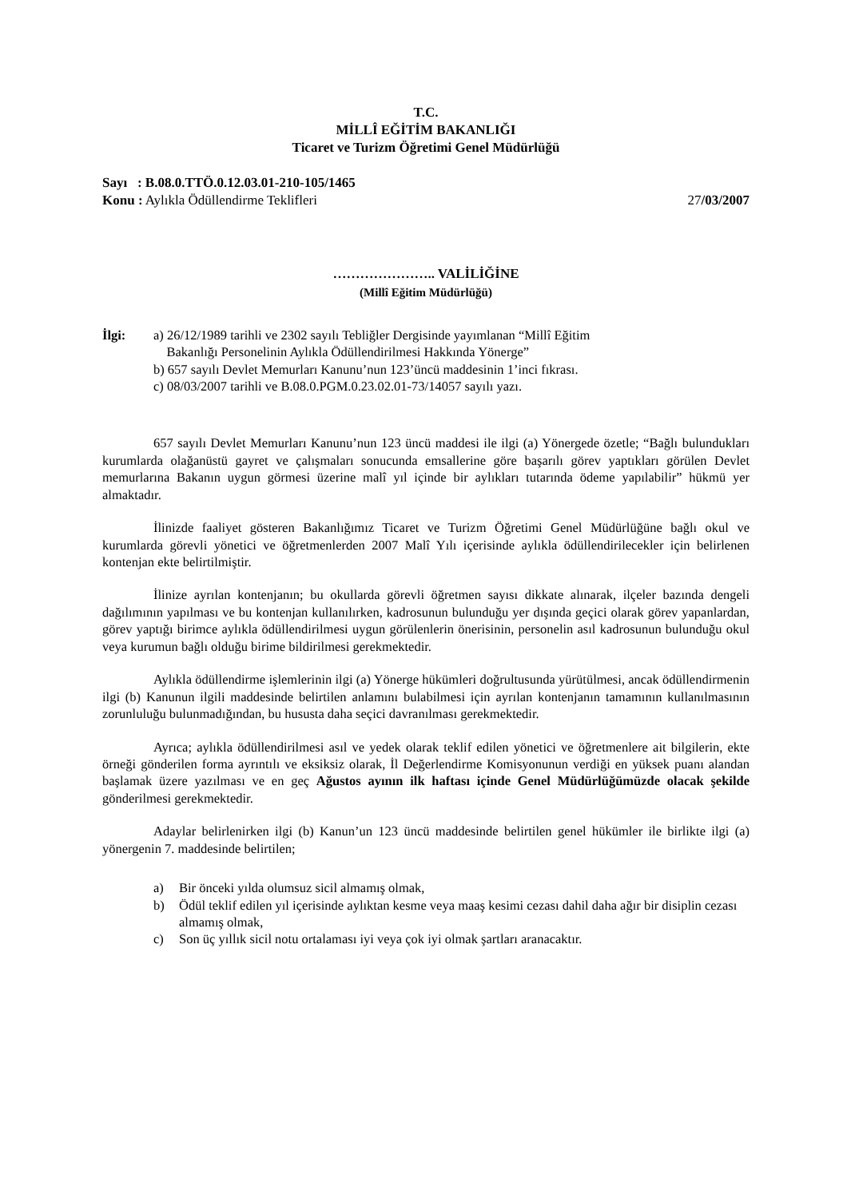T.C.
MİLLÎ EĞİTİM BAKANLIĞI
Ticaret ve Turizm Öğretimi Genel Müdürlüğü
Sayı : B.08.0.TTÖ.0.12.03.01-210-105/1465
Konu : Aylıkla Ödüllendirme Teklifleri 27/03/2007
………………….. VALİLİĞİNE
(Millî Eğitim Müdürlüğü)
İlgi: a) 26/12/1989 tarihli ve 2302 sayılı Tebliğler Dergisinde yayımlanan “Millî Eğitim
Bakanlığı Personelinin Aylıkla Ödüllendirilmesi Hakkında Yönerge”
b) 657 sayılı Devlet Memurları Kanunu’nun 123’üncü maddesinin 1’inci fıkrası.
c) 08/03/2007 tarihli ve B.08.0.PGM.0.23.02.01-73/14057 sayılı yazı.
657 sayılı Devlet Memurları Kanunu’nun 123 üncü maddesi ile ilgi (a) Yönergede özetle; “Bağlı bulundukları kurumlarda olağanüstü gayret ve çalışmaları sonucunda emsallerine göre başarılı görev yaptıkları görülen Devlet memurlarına Bakanın uygun görmesi üzerine malî yıl içinde bir aylıkları tutarında ödeme yapılabilir” hükmü yer almaktadır.
İlinizde faaliyet gösteren Bakanlığımız Ticaret ve Turizm Öğretimi Genel Müdürlüğüne bağlı okul ve kurumlarda görevli yönetici ve öğretmenlerden 2007 Malî Yılı içerisinde aylıkla ödüllendirilecekler için belirlenen kontenjan ekte belirtilmiştir.
İlinize ayrılan kontenjanın; bu okullarda görevli öğretmen sayısı dikkate alınarak, ilçeler bazında dengeli dağılımının yapılması ve bu kontenjan kullanılırken, kadrosunun bulunduğu yer dışında geçici olarak görev yapanlardan, görev yaptığı birimce aylıkla ödüllendirilmesi uygun görülenlerin önerisinin, personelin asıl kadrosunun bulunduğu okul veya kurumun bağlı olduğu birime bildirilmesi gerekmektedir.
Aylıkla ödüllendirme işlemlerinin ilgi (a) Yönerge hükümleri doğrultusunda yürütülmesi, ancak ödüllendirmenin ilgi (b) Kanunun ilgili maddesinde belirtilen anlamını bulabilmesi için ayrılan kontenjanın tamamının kullanılmasının zorunluluğu bulunmadığından, bu hususta daha seçici davranılması gerekmektedir.
Ayrıca; aylıkla ödüllendirilmesi asıl ve yedek olarak teklif edilen yönetici ve öğretmenlere ait bilgilerin, ekte örneği gönderilen forma ayrıntılı ve eksiksiz olarak, İl Değerlendirme Komisyonunun verdiği en yüksek puanı alandan başlamak üzere yazılması ve en geç Ağustos ayının ilk haftası içinde Genel Müdürlüğümüzde olacak şekilde gönderilmesi gerekmektedir.
Adaylar belirlenirken ilgi (b) Kanun’un 123 üncü maddesinde belirtilen genel hükümler ile birlikte ilgi (a) yönergenin 7. maddesinde belirtilen;
a) Bir önceki yılda olumsuz sicil almamış olmak,
b) Ödül teklif edilen yıl içerisinde aylıktan kesme veya maaş kesimi cezası dahil daha ağır bir disiplin cezası almamış olmak,
c) Son üç yıllık sicil notu ortalaması iyi veya çok iyi olmak şartları aranacaktır.